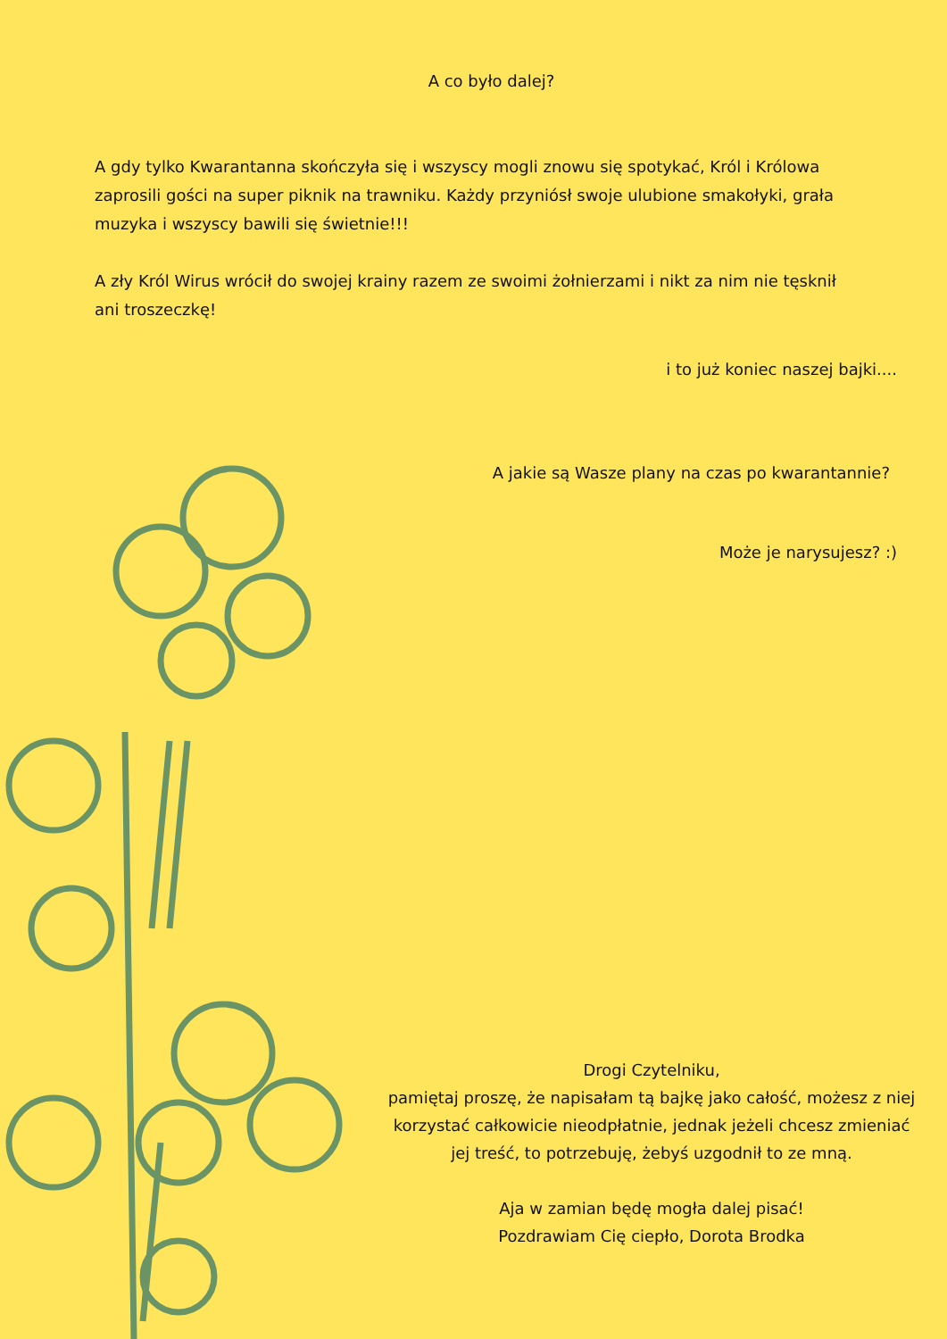A co było dalej?
A gdy tylko Kwarantanna skończyła się i wszyscy mogli znowu się spotykać, Król i Królowa zaprosili gości na super piknik na trawniku. Każdy przyniósł swoje ulubione smakołyki, grała muzyka i wszyscy bawili się świetnie!!!
A zły Król Wirus wrócił do swojej krainy razem ze swoimi żołnierzami i nikt za nim nie tęsknił ani troszeczkę!
i to już koniec naszej bajki....
A jakie są Wasze plany na czas po kwarantannie?
Może je narysujesz? :)
Drogi Czytelniku,
pamiętaj proszę, że napisałam tą bajkę jako całość, możesz z niej korzystać całkowicie nieodpłatnie, jednak jeżeli chcesz zmieniać jej treść, to potrzebuję, żebyś uzgodnił to ze mną.
Aja w zamian będę mogła dalej pisać!
Pozdrawiam Cię ciepło, Dorota Brodka